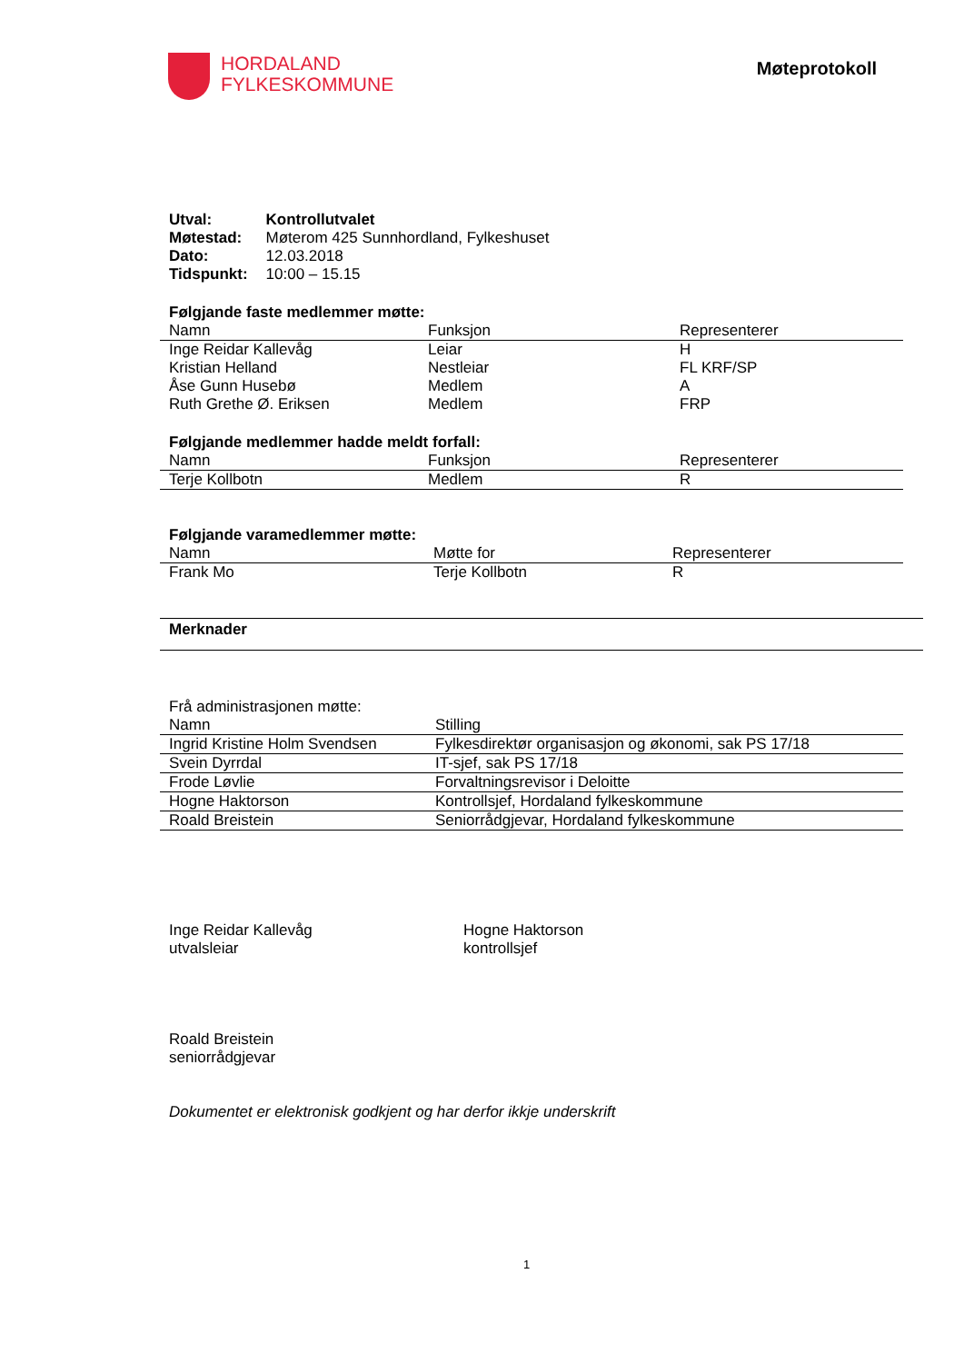HORDALAND
FYLKESKOMMUNE
Møteprotokoll
| Utval: | Kontrollutvalet |
| Møtestad: | Møterom 425 Sunnhordland, Fylkeshuset |
| Dato: | 12.03.2018 |
| Tidspunkt: | 10:00 – 15.15 |
Følgjande faste medlemmer møtte:
| Namn | Funksjon | Representerer |
| --- | --- | --- |
| Inge Reidar Kallevåg | Leiar | H |
| Kristian Helland | Nestleiar | FL KRF/SP |
| Åse Gunn Husebø | Medlem | A |
| Ruth Grethe Ø. Eriksen | Medlem | FRP |
Følgjande medlemmer hadde meldt forfall:
| Namn | Funksjon | Representerer |
| --- | --- | --- |
| Terje Kollbotn | Medlem | R |
Følgjande varamedlemmer møtte:
| Namn | Møtte for | Representerer |
| --- | --- | --- |
| Frank Mo | Terje Kollbotn | R |
Merknader
Frå administrasjonen møtte:
| Namn | Stilling |
| --- | --- |
| Ingrid Kristine Holm Svendsen | Fylkesdirektør organisasjon og økonomi, sak PS 17/18 |
| Svein Dyrrdal | IT-sjef, sak PS 17/18 |
| Frode Løvlie | Forvaltningsrevisor i Deloitte |
| Hogne Haktorson | Kontrollsjef, Hordaland fylkeskommune |
| Roald Breistein | Seniorrådgjevar, Hordaland fylkeskommune |
Inge Reidar Kallevåg
utvalsleiar
Hogne Haktorson
kontrollsjef
Roald Breistein
seniorrådgjevar
Dokumentet er elektronisk godkjent og har derfor ikkje underskrift
1